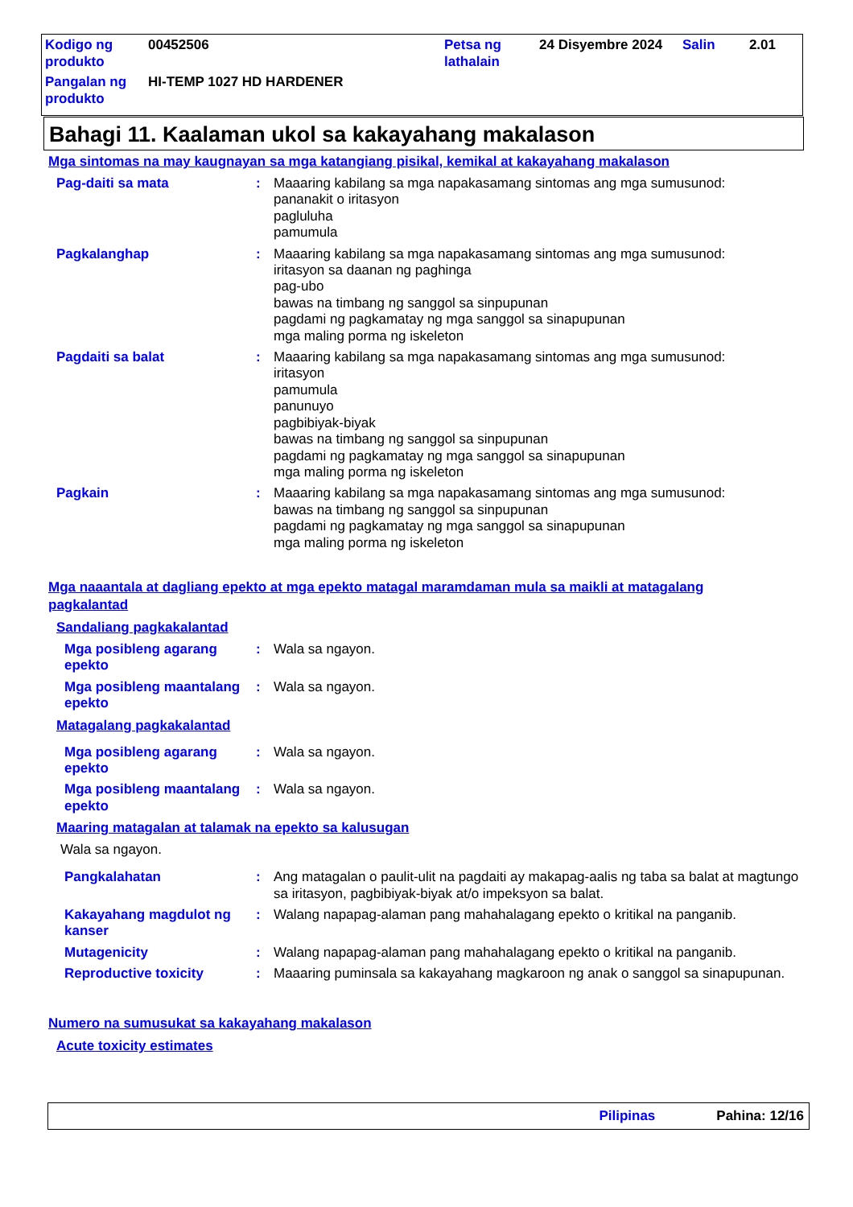| Kodigo ng produkto | 00452506 | Petsa ng lathalain | 24 Disyembre 2024 | Salin | 2.01 |
| Pangalan ng produkto | HI-TEMP 1027 HD HARDENER | | | | |
Bahagi 11. Kaalaman ukol sa kakayahang makalason
Mga sintomas na may kaugnayan sa mga katangiang pisikal, kemikal at kakayahang makalason
Pag-daiti sa mata : Maaaring kabilang sa mga napakasamang sintomas ang mga sumusunod:
pananakit o iritasyon
pagluluha
pamumula
Pagkalanghap : Maaaring kabilang sa mga napakasamang sintomas ang mga sumusunod:
iritasyon sa daanan ng paghinga
pag-ubo
bawas na timbang ng sanggol sa sinpupunan
pagdami ng pagkamatay ng mga sanggol sa sinapupunan
mga maling porma ng iskeleton
Pagdaiti sa balat : Maaaring kabilang sa mga napakasamang sintomas ang mga sumusunod:
iritasyon
pamumula
panunuyo
pagbibiyak-biyak
bawas na timbang ng sanggol sa sinpupunan
pagdami ng pagkamatay ng mga sanggol sa sinapupunan
mga maling porma ng iskeleton
Pagkain : Maaaring kabilang sa mga napakasamang sintomas ang mga sumusunod:
bawas na timbang ng sanggol sa sinpupunan
pagdami ng pagkamatay ng mga sanggol sa sinapupunan
mga maling porma ng iskeleton
Mga naaantala at dagliang epekto at mga epekto matagal maramdaman mula sa maikli at matagalang pagkalantad
Sandaliang pagkakalantad
Mga posibleng agarang epekto
: Wala sa ngayon.
Mga posibleng maantalang epekto
: Wala sa ngayon.
Matagalang pagkakalantad
Mga posibleng agarang epekto
: Wala sa ngayon.
Mga posibleng maantalang epekto
: Wala sa ngayon.
Maaring matagalan at talamak na epekto sa kalusugan
Wala sa ngayon.
Pangkalahatan : Ang matagalan o paulit-ulit na pagdaiti ay makapag-aalis ng taba sa balat at magtungo sa iritasyon, pagbibiyak-biyak at/o impeksyon sa balat.
Kakayahang magdulot ng kanser
: Walang napapag-alaman pang mahahalagang epekto o kritikal na panganib.
Mutagenicity : Walang napapag-alaman pang mahahalagang epekto o kritikal na panganib.
Reproductive toxicity : Maaaring puminsala sa kakayahang magkaroon ng anak o sanggol sa sinapupunan.
Numero na sumusukat sa kakayahang makalason
Acute toxicity estimates
Pilipinas Pahina: 12/16